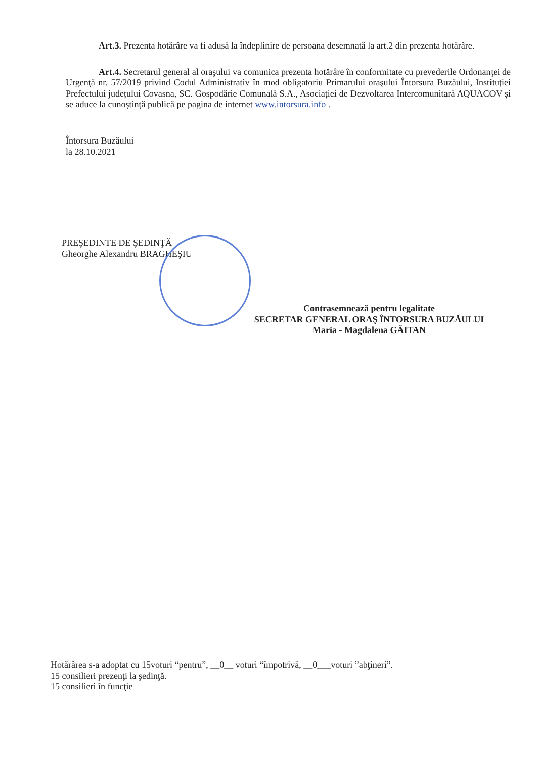Art.3. Prezenta hotărâre va fi adusă la îndeplinire de persoana desemnată la art.2 din prezenta hotărâre.
Art.4. Secretarul general al oraşului va comunica prezenta hotărâre în conformitate cu prevederile Ordonanţei de Urgenţă nr. 57/2019 privind Codul Administrativ în mod obligatoriu Primarului oraşului Întorsura Buzăului, Instituției Prefectului județului Covasna, SC. Gospodărie Comunală S.A., Asociației de Dezvoltarea Intercomunitară AQUACOV și se aduce la cunoștință publică pe pagina de internet www.intorsura.info .
Întorsura Buzăului
la 28.10.2021
PREŞEDINTE DE ŞEDINŢĂ
Gheorghe Alexandru BRAGHEŞIU
Contrasemnează pentru legalitate
SECRETAR GENERAL ORAŞ ÎNTORSURA BUZĂULUI
Maria - Magdalena GĂITAN
Hotărârea s-a adoptat cu 15voturi “pentru”, __0__ voturi “împotrivă, __0___voturi ”abţineri”.
15 consilieri prezenţi la şedinţă.
15 consilieri în funcţie